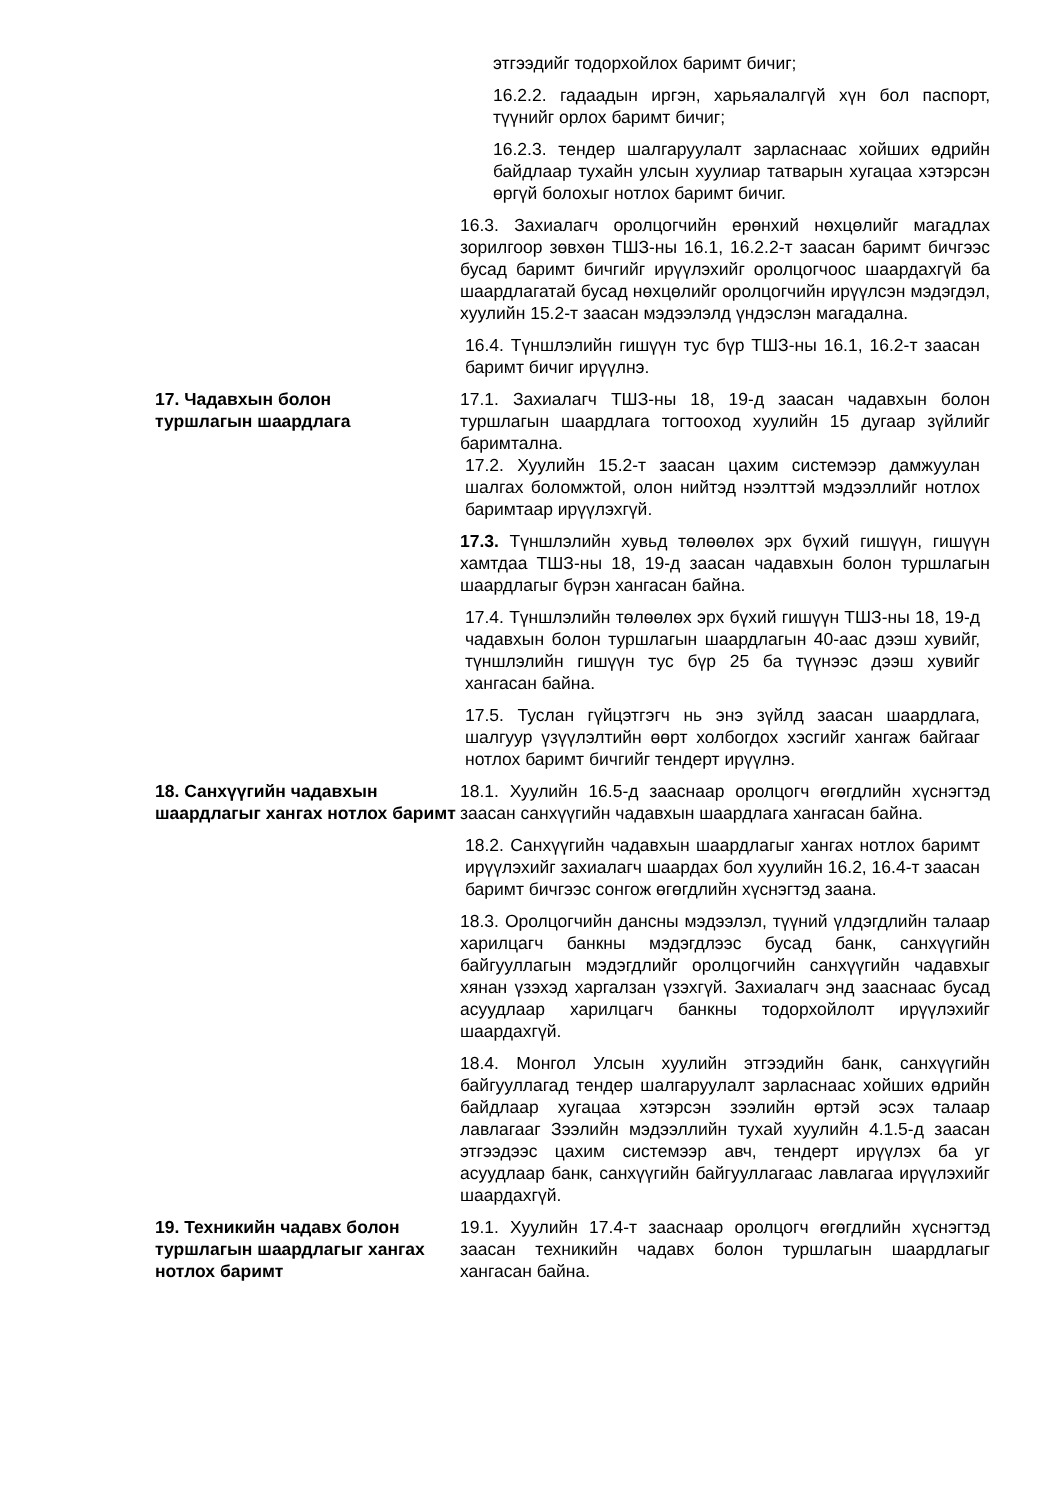этгээдийг тодорхойлох баримт бичиг;
16.2.2. гадаадын иргэн, харьяалалгүй хүн бол паспорт, түүнийг орлох баримт бичиг;
16.2.3. тендер шалгаруулалт зарласнаас хойших өдрийн байдлаар тухайн улсын хуулиар татварын хугацаа хэтэрсэн өргүй болохыг нотлох баримт бичиг.
16.3. Захиалагч оролцогчийн ерөнхий нөхцөлийг магадлах зорилгоор зөвхөн ТШЗ-ны 16.1, 16.2.2-т заасан баримт бичгээс бусад баримт бичгийг ирүүлэхийг оролцогчоос шаардахгүй ба шаардлагатай бусад нөхцөлийг оролцогчийн ирүүлсэн мэдэгдэл, хуулийн 15.2-т заасан мэдээлэлд үндэслэн магадална.
16.4. Түншлэлийн гишүүн тус бүр ТШЗ-ны 16.1, 16.2-т заасан баримт бичиг ирүүлнэ.
17. Чадавхын болон
туршлагын шаардлага
17.1. Захиалагч ТШЗ-ны 18, 19-д заасан чадавхын болон туршлагын шаардлага тогтооход хуулийн 15 дугаар зүйлийг баримтална.
17.2. Хуулийн 15.2-т заасан цахим системээр дамжуулан шалгах боломжтой, олон нийтэд нээлттэй мэдээллийг нотлох баримтаар ирүүлэхгүй.
17.3. Түншлэлийн хувьд төлөөлөх эрх бүхий гишүүн, гишүүн хамтдаа ТШЗ-ны 18, 19-д заасан чадавхын болон туршлагын шаардлагыг бүрэн хангасан байна.
17.4. Түншлэлийн төлөөлөх эрх бүхий гишүүн ТШЗ-ны 18, 19-д чадавхын болон туршлагын шаардлагын 40-аас дээш хувийг, түншлэлийн гишүүн тус бүр 25 ба түүнээс дээш хувийг хангасан байна.
17.5. Туслан гүйцэтгэгч нь энэ зүйлд заасан шаардлага, шалгуур үзүүлэлтийн өөрт холбогдох хэсгийг хангаж байгааг нотлох баримт бичгийг тендерт ирүүлнэ.
18. Санхүүгийн чадавхын шаардлагыг хангах нотлох баримт
18.1. Хуулийн 16.5-д зааснаар оролцогч өгөгдлийн хүснэгтэд заасан санхүүгийн чадавхын шаардлага хангасан байна.
18.2. Санхүүгийн чадавхын шаардлагыг хангах нотлох баримт ирүүлэхийг захиалагч шаардах бол хуулийн 16.2, 16.4-т заасан баримт бичгээс сонгож өгөгдлийн хүснэгтэд заана.
18.3. Оролцогчийн дансны мэдээлэл, түүний үлдэгдлийн талаар харилцагч банкны мэдэгдлээс бусад банк, санхүүгийн байгууллагын мэдэгдлийг оролцогчийн санхүүгийн чадавхыг хянан үзэхэд харгалзан үзэхгүй. Захиалагч энд зааснаас бусад асуудлаар харилцагч банкны тодорхойлолт ирүүлэхийг шаардахгүй.
18.4. Монгол Улсын хуулийн этгээдийн банк, санхүүгийн байгууллагад тендер шалгаруулалт зарласнаас хойших өдрийн байдлаар хугацаа хэтэрсэн зээлийн өртэй эсэх талаар лавлагааг Зээлийн мэдээллийн тухай хуулийн 4.1.5-д заасан этгээдээс цахим системээр авч, тендерт ирүүлэх ба уг асуудлаар банк, санхүүгийн байгууллагаас лавлагаа ирүүлэхийг шаардахгүй.
19. Техникийн чадавх болон туршлагын шаардлагыг хангах нотлох баримт
19.1. Хуулийн 17.4-т зааснаар оролцогч өгөгдлийн хүснэгтэд заасан техникийн чадавх болон туршлагын шаардлагыг хангасан байна.